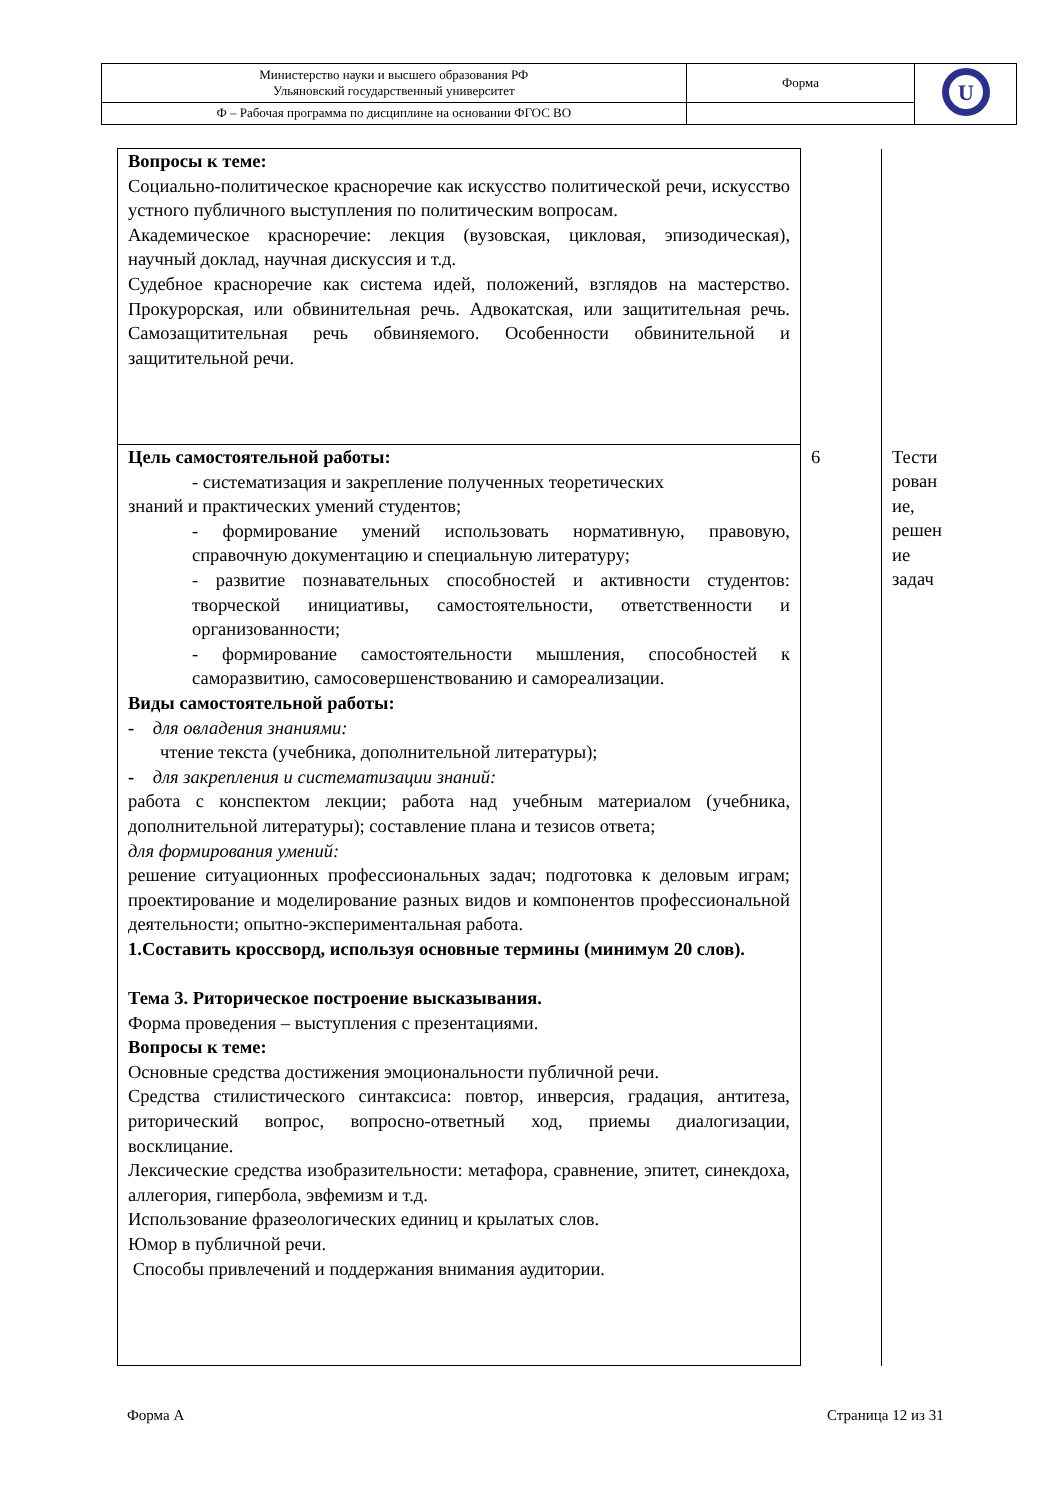| Министерство науки и высшего образования РФ Ульяновский государственный университет | Форма | U |
| Ф – Рабочая программа по дисциплине на основании ФГОС ВО | | |
| Вопросы к теме: Социально-политическое красноречие как искусство политической речи, искусство устного публичного выступления по политическим вопросам. Академическое красноречие: лекция (вузовская, цикловая, эпизодическая), научный доклад, научная дискуссия и т.д. Судебное красноречие как система идей, положений, взглядов на мастерство. Прокурорская, или обвинительная речь. Адвокатская, или защитительная речь. Самозащитительная речь обвиняемого. Особенности обвинительной и защитительной речи. | | |
| Цель самостоятельной работы: - систематизация и закрепление полученных теоретических знаний и практических умений студентов; - формирование умений использовать нормативную, правовую, справочную документацию и специальную литературу; - развитие познавательных способностей и активности студентов: творческой инициативы, самостоятельности, ответственности и организованности; - формирование самостоятельности мышления, способностей к саморазвитию, самосовершенствованию и самореализации. Виды самостоятельной работы: - для овладения знаниями: чтение текста (учебника, дополнительной литературы); - для закрепления и систематизации знаний: работа с конспектом лекции; работа над учебным материалом (учебника, дополнительной литературы); составление плана и тезисов ответа; для формирования умений: решение ситуационных профессиональных задач; подготовка к деловым играм; проектирование и моделирование разных видов и компонентов профессиональной деятельности; опытно-экспериментальная работа. 1.Составить кроссворд, используя основные термины (минимум 20 слов). Тема 3. Риторическое построение высказывания. Форма проведения – выступления с презентациями. Вопросы к теме: Основные средства достижения эмоциональности публичной речи. Средства стилистического синтаксиса: повтор, инверсия, градация, антитеза, риторический вопрос, вопросно-ответный ход, приемы диалогизации, восклицание. Лексические средства изобразительности: метафора, сравнение, эпитет, синекдоха, аллегория, гипербола, эвфемизм и т.д. Использование фразеологических единиц и крылатых слов. Юмор в публичной речи. Способы привлечений и поддержания внимания аудитории. | 6 | Тести рован ие, решен ие задач |
Форма А Страница 12 из 31